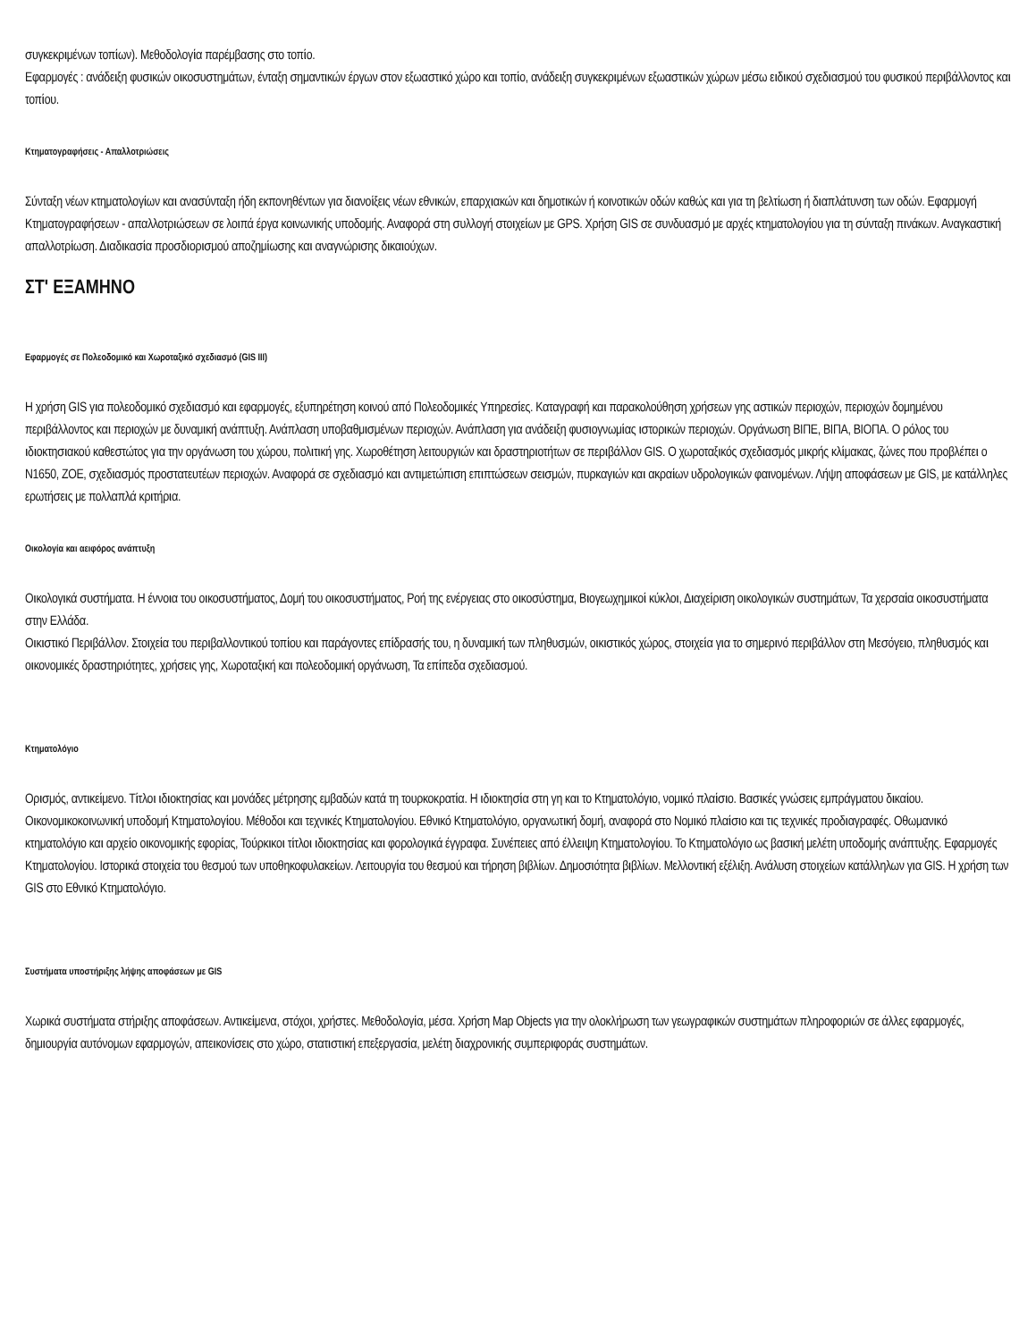συγκεκριμένων τοπίων). Μεθοδολογία παρέμβασης στο τοπίο.
Εφαρμογές : ανάδειξη φυσικών οικοσυστημάτων, ένταξη σημαντικών έργων στον εξωαστικό χώρο και τοπίο, ανάδειξη συγκεκριμένων εξωαστικών χώρων μέσω ειδικού σχεδιασμού του φυσικού περιβάλλοντος και τοπίου.
Κτηματογραφήσεις - Απαλλοτριώσεις
Σύνταξη νέων κτηματολογίων και ανασύνταξη ήδη εκπονηθέντων για διανοίξεις νέων εθνικών, επαρχιακών και δημοτικών ή κοινοτικών οδών καθώς και για τη βελτίωση ή διαπλάτυνση των οδών. Εφαρμογή Κτηματογραφήσεων - απαλλοτριώσεων σε λοιπά έργα κοινωνικής υποδομής. Αναφορά στη συλλογή στοιχείων με GPS. Χρήση GIS σε συνδυασμό με αρχές κτηματολογίου για τη σύνταξη πινάκων. Αναγκαστική απαλλοτρίωση. Διαδικασία προσδιορισμού αποζημίωσης και αναγνώρισης δικαιούχων.
ΣΤ' ΕΞΑΜΗΝΟ
Εφαρμογές σε Πολεοδομικό και Χωροταξικό σχεδιασμό (GIS III)
Η χρήση GIS για πολεοδομικό σχεδιασμό και εφαρμογές, εξυπηρέτηση κοινού από Πολεοδομικές Υπηρεσίες. Καταγραφή και παρακολούθηση χρήσεων γης αστικών περιοχών, περιοχών δομημένου περιβάλλοντος και περιοχών με δυναμική ανάπτυξη. Ανάπλαση υποβαθμισμένων περιοχών. Ανάπλαση για ανάδειξη φυσιογνωμίας ιστορικών περιοχών. Οργάνωση ΒΙΠΕ, ΒΙΠΑ, ΒΙΟΠΑ. Ο ρόλος του ιδιοκτησιακού καθεστώτος για την οργάνωση του χώρου, πολιτική γης. Χωροθέτηση λειτουργιών και δραστηριοτήτων σε περιβάλλον GIS. Ο χωροταξικός σχεδιασμός μικρής κλίμακας, ζώνες που προβλέπει ο Ν1650, ΖΟΕ, σχεδιασμός προστατευτέων περιοχών. Αναφορά σε σχεδιασμό και αντιμετώπιση επιπτώσεων σεισμών, πυρκαγιών και ακραίων υδρολογικών φαινομένων. Λήψη αποφάσεων με GIS, με κατάλληλες ερωτήσεις με πολλαπλά κριτήρια.
Οικολογία και αειφόρος ανάπτυξη
Οικολογικά συστήματα. Η έννοια του οικοσυστήματος, Δομή του οικοσυστήματος, Ροή της ενέργειας στο οικοσύστημα, Βιογεωχημικοί κύκλοι, Διαχείριση οικολογικών συστημάτων, Τα χερσαία οικοσυστήματα στην Ελλάδα.
Οικιστικό Περιβάλλον. Στοιχεία του περιβαλλοντικού τοπίου και παράγοντες επίδρασής του, η δυναμική των πληθυσμών, οικιστικός χώρος, στοιχεία για το σημερινό περιβάλλον στη Μεσόγειο, πληθυσμός και οικονομικές δραστηριότητες, χρήσεις γης, Χωροταξική και πολεοδομική οργάνωση, Τα επίπεδα σχεδιασμού.
Κτηματολόγιο
Ορισμός, αντικείμενο. Τίτλοι ιδιοκτησίας και μονάδες μέτρησης εμβαδών κατά τη τουρκοκρατία. Η ιδιοκτησία στη γη και το Κτηματολόγιο, νομικό πλαίσιο. Βασικές γνώσεις εμπράγματου δικαίου. Οικονομικοκοινωνική υποδομή Κτηματολογίου. Μέθοδοι και τεχνικές Κτηματολογίου. Εθνικό Κτηματολόγιο, οργανωτική δομή, αναφορά στο Νομικό πλαίσιο και τις τεχνικές προδιαγραφές. Οθωμανικό κτηματολόγιο και αρχείο οικονομικής εφορίας, Τούρκικοι τίτλοι ιδιοκτησίας και φορολογικά έγγραφα. Συνέπειες από έλλειψη Κτηματολογίου. Το Κτηματολόγιο ως βασική μελέτη υποδομής ανάπτυξης. Εφαρμογές Κτηματολογίου. Ιστορικά στοιχεία του θεσμού των υποθηκοφυλακείων. Λειτουργία του θεσμού και τήρηση βιβλίων. Δημοσιότητα βιβλίων. Μελλοντική εξέλιξη. Ανάλυση στοιχείων κατάλληλων για GIS. Η χρήση των GIS στο Εθνικό Κτηματολόγιο.
Συστήματα υποστήριξης λήψης αποφάσεων με GIS
Χωρικά συστήματα στήριξης αποφάσεων. Αντικείμενα, στόχοι, χρήστες. Μεθοδολογία, μέσα. Χρήση Map Objects για την ολοκλήρωση των γεωγραφικών συστημάτων πληροφοριών σε άλλες εφαρμογές, δημιουργία αυτόνομων εφαρμογών, απεικονίσεις στο χώρο, στατιστική επεξεργασία, μελέτη διαχρονικής συμπεριφοράς συστημάτων.